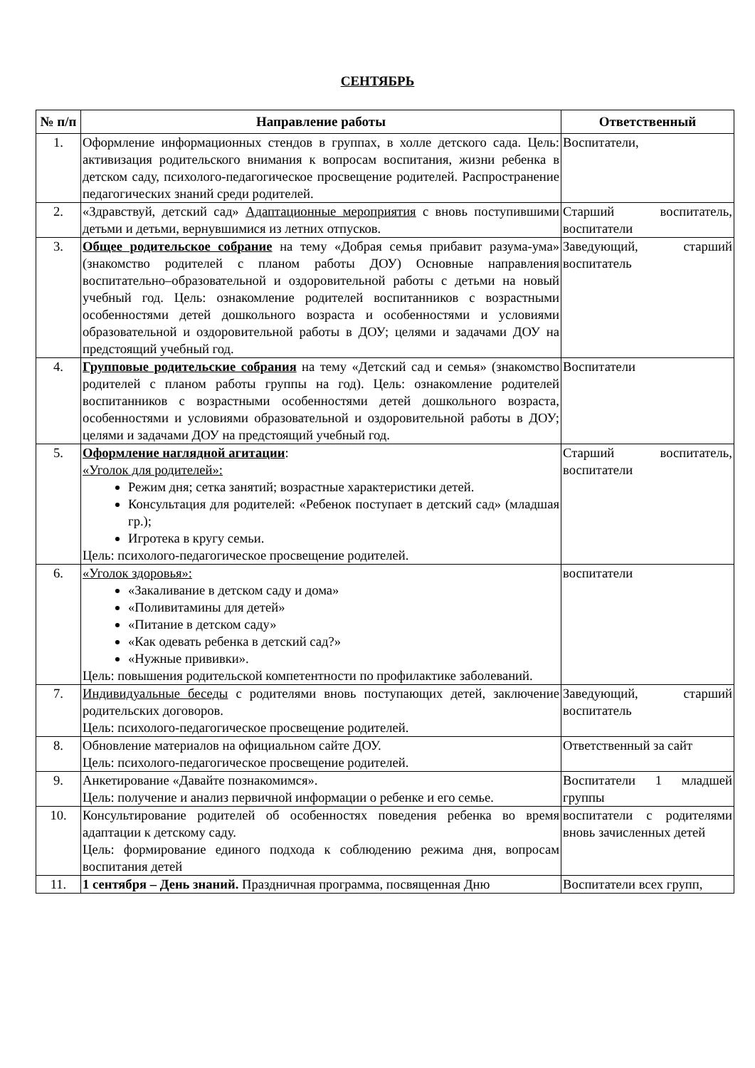СЕНТЯБРЬ
| № п/п | Направление работы | Ответственный |
| --- | --- | --- |
| 1. | Оформление информационных стендов в группах, в холле детского сада. Цель: активизация родительского внимания к вопросам воспитания, жизни ребенка в детском саду, психолого-педагогическое просвещение родителей. Распространение педагогических знаний среди родителей. | Воспитатели, |
| 2. | «Здравствуй, детский сад» Адаптационные мероприятия с вновь поступившими детьми и детьми, вернувшимися из летних отпусков. | Старший воспитатель, воспитатели |
| 3. | Общее родительское собрание на тему «Добрая семья прибавит разума-ума» (знакомство родителей с планом работы ДОУ) Основные направления воспитательно–образовательной и оздоровительной работы с детьми на новый учебный год. Цель: ознакомление родителей воспитанников с возрастными особенностями детей дошкольного возраста и особенностями и условиями образовательной и оздоровительной работы в ДОУ; целями и задачами ДОУ на предстоящий учебный год. | Заведующий, старший воспитатель |
| 4. | Групповые родительские собрания на тему «Детский сад и семья» (знакомство родителей с планом работы группы на год). Цель: ознакомление родителей воспитанников с возрастными особенностями детей дошкольного возраста, особенностями и условиями образовательной и оздоровительной работы в ДОУ; целями и задачами ДОУ на предстоящий учебный год. | Воспитатели |
| 5. | Оформление наглядной агитации : «Уголок для родителей»: Режим дня; сетка занятий; возрастные характеристики детей. Консультация для родителей: «Ребенок поступает в детский сад» (младшая гр.); Игротека в кругу семьи. Цель: психолого-педагогическое просвещение родителей. | Старший воспитатель, воспитатели |
| 6. | «Уголок здоровья»: «Закаливание в детском саду и дома» «Поливитамины для детей» «Питание в детском саду» «Как одевать ребенка в детский сад?» «Нужные прививки». Цель: повышения родительской компетентности по профилактике заболеваний. | воспитатели |
| 7. | Индивидуальные беседы с родителями вновь поступающих детей, заключение родительских договоров. Цель: психолого-педагогическое просвещение родителей. | Заведующий, старший воспитатель |
| 8. | Обновление материалов на официальном сайте ДОУ. Цель: психолого-педагогическое просвещение родителей. | Ответственный за сайт |
| 9. | Анкетирование «Давайте познакомимся». Цель: получение и анализ первичной информации о ребенке и его семье. | Воспитатели 1 младшей группы |
| 10. | Консультирование родителей об особенностях поведения ребенка во время адаптации к детскому саду. Цель: формирование единого подхода к соблюдению режима дня, вопросам воспитания детей | воспитатели с родителями вновь зачисленных детей |
| 11. | 1 сентября – День знаний. Праздничная программа, посвященная Дню | Воспитатели всех групп, |